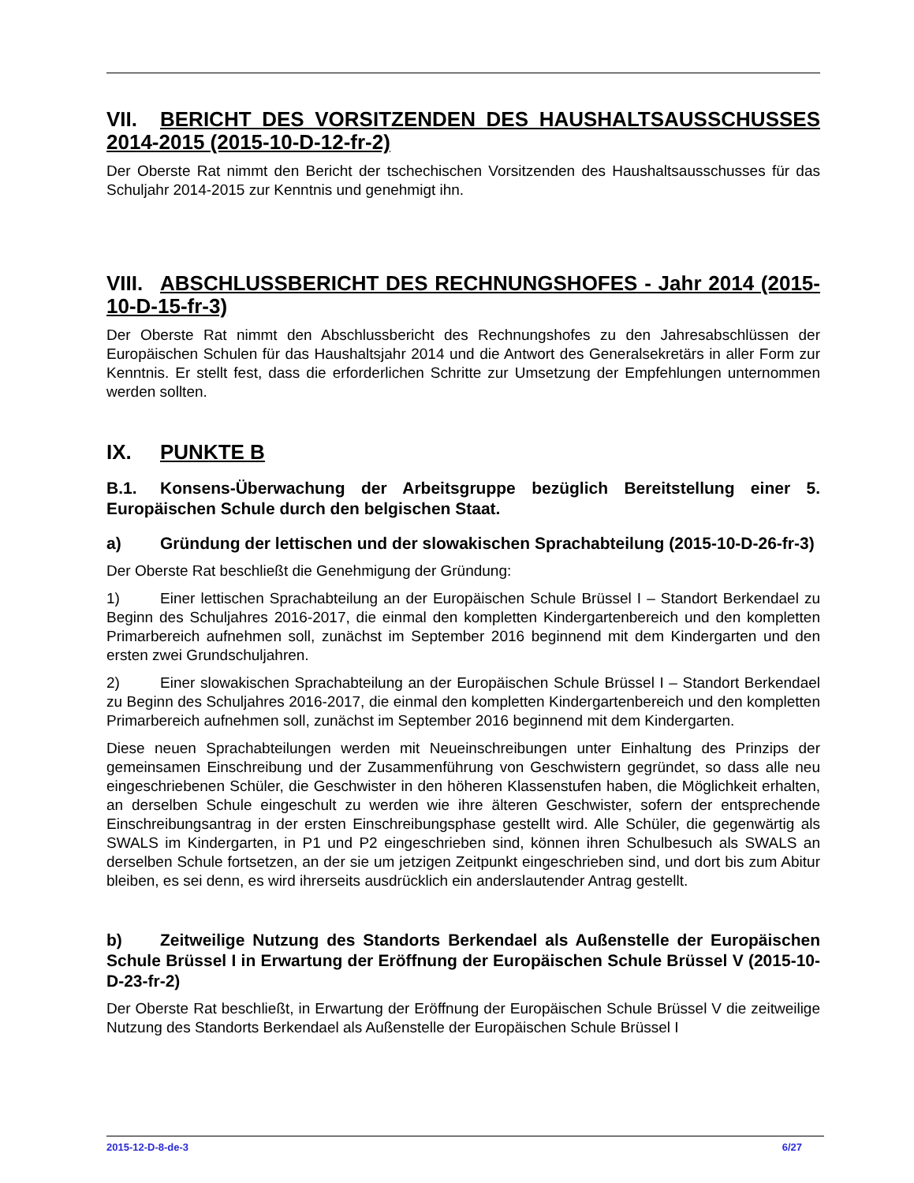VII. BERICHT DES VORSITZENDEN DES HAUSHALTSAUSSCHUSSES 2014-2015 (2015-10-D-12-fr-2)
Der Oberste Rat nimmt den Bericht der tschechischen Vorsitzenden des Haushaltsausschusses für das Schuljahr 2014-2015 zur Kenntnis und genehmigt ihn.
VIII. ABSCHLUSSBERICHT DES RECHNUNGSHOFES - Jahr 2014 (2015-10-D-15-fr-3)
Der Oberste Rat nimmt den Abschlussbericht des Rechnungshofes zu den Jahresabschlüssen der Europäischen Schulen für das Haushaltsjahr 2014 und die Antwort des Generalsekretärs in aller Form zur Kenntnis. Er stellt fest, dass die erforderlichen Schritte zur Umsetzung der Empfehlungen unternommen werden sollten.
IX. PUNKTE B
B.1. Konsens-Überwachung der Arbeitsgruppe bezüglich Bereitstellung einer 5. Europäischen Schule durch den belgischen Staat.
a) Gründung der lettischen und der slowakischen Sprachabteilung (2015-10-D-26-fr-3)
Der Oberste Rat beschließt die Genehmigung der Gründung:
1) Einer lettischen Sprachabteilung an der Europäischen Schule Brüssel I – Standort Berkendael zu Beginn des Schuljahres 2016-2017, die einmal den kompletten Kindergartenbereich und den kompletten Primarbereich aufnehmen soll, zunächst im September 2016 beginnend mit dem Kindergarten und den ersten zwei Grundschuljahren.
2) Einer slowakischen Sprachabteilung an der Europäischen Schule Brüssel I – Standort Berkendael zu Beginn des Schuljahres 2016-2017, die einmal den kompletten Kindergartenbereich und den kompletten Primarbereich aufnehmen soll, zunächst im September 2016 beginnend mit dem Kindergarten.
Diese neuen Sprachabteilungen werden mit Neueinschreibungen unter Einhaltung des Prinzips der gemeinsamen Einschreibung und der Zusammenführung von Geschwistern gegründet, so dass alle neu eingeschriebenen Schüler, die Geschwister in den höheren Klassenstufen haben, die Möglichkeit erhalten, an derselben Schule eingeschult zu werden wie ihre älteren Geschwister, sofern der entsprechende Einschreibungsantrag in der ersten Einschreibungsphase gestellt wird. Alle Schüler, die gegenwärtig als SWALS im Kindergarten, in P1 und P2 eingeschrieben sind, können ihren Schulbesuch als SWALS an derselben Schule fortsetzen, an der sie um jetzigen Zeitpunkt eingeschrieben sind, und dort bis zum Abitur bleiben, es sei denn, es wird ihrerseits ausdrücklich ein anderslautender Antrag gestellt.
b) Zeitweilige Nutzung des Standorts Berkendael als Außenstelle der Europäischen Schule Brüssel I in Erwartung der Eröffnung der Europäischen Schule Brüssel V (2015-10-D-23-fr-2)
Der Oberste Rat beschließt, in Erwartung der Eröffnung der Europäischen Schule Brüssel V die zeitweilige Nutzung des Standorts Berkendael als Außenstelle der Europäischen Schule Brüssel I
2015-12-D-8-de-3 6/27